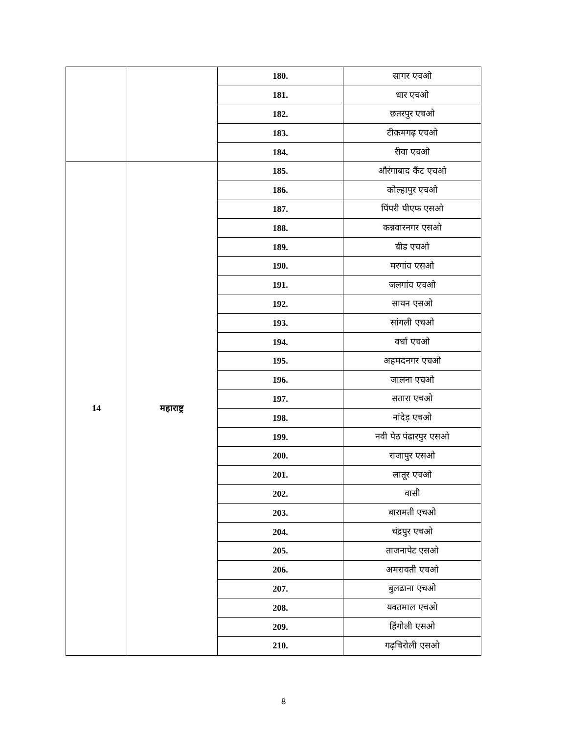| | | 180. | सागर एचओ |
| | | 181. | धार एचओ |
| | | 182. | छतरपुर एचओ |
| | | 183. | टीकमगढ़ एचओ |
| | | 184. | रीवा एचओ |
| 14 | महाराष्ट्र | 185. | औरंगाबाद कैंट एचओ |
| | | 186. | कोल्हापुर एचओ |
| | | 187. | पिंपरी पीएफ एसओ |
| | | 188. | कन्नवारनगर एसओ |
| | | 189. | बीड एचओ |
| | | 190. | मरगांव एसओ |
| | | 191. | जलगांव एचओ |
| | | 192. | सायन एसओ |
| | | 193. | सांगली एचओ |
| | | 194. | वर्धा एचओ |
| | | 195. | अहमदनगर एचओ |
| | | 196. | जालना एचओ |
| | | 197. | सतारा एचओ |
| | | 198. | नांदेड़ एचओ |
| | | 199. | नवी पेठ पंढारपुर एसओ |
| | | 200. | राजापुर एसओ |
| | | 201. | लातूर एचओ |
| | | 202. | वासी |
| | | 203. | बारामती एचओ |
| | | 204. | चंद्रपुर एचओ |
| | | 205. | ताजनापेट एसओ |
| | | 206. | अमरावती एचओ |
| | | 207. | बुलढाना एचओ |
| | | 208. | यवतमाल एचओ |
| | | 209. | हिंगोली एसओ |
| | | 210. | गढ़चिरोली एसओ |
8